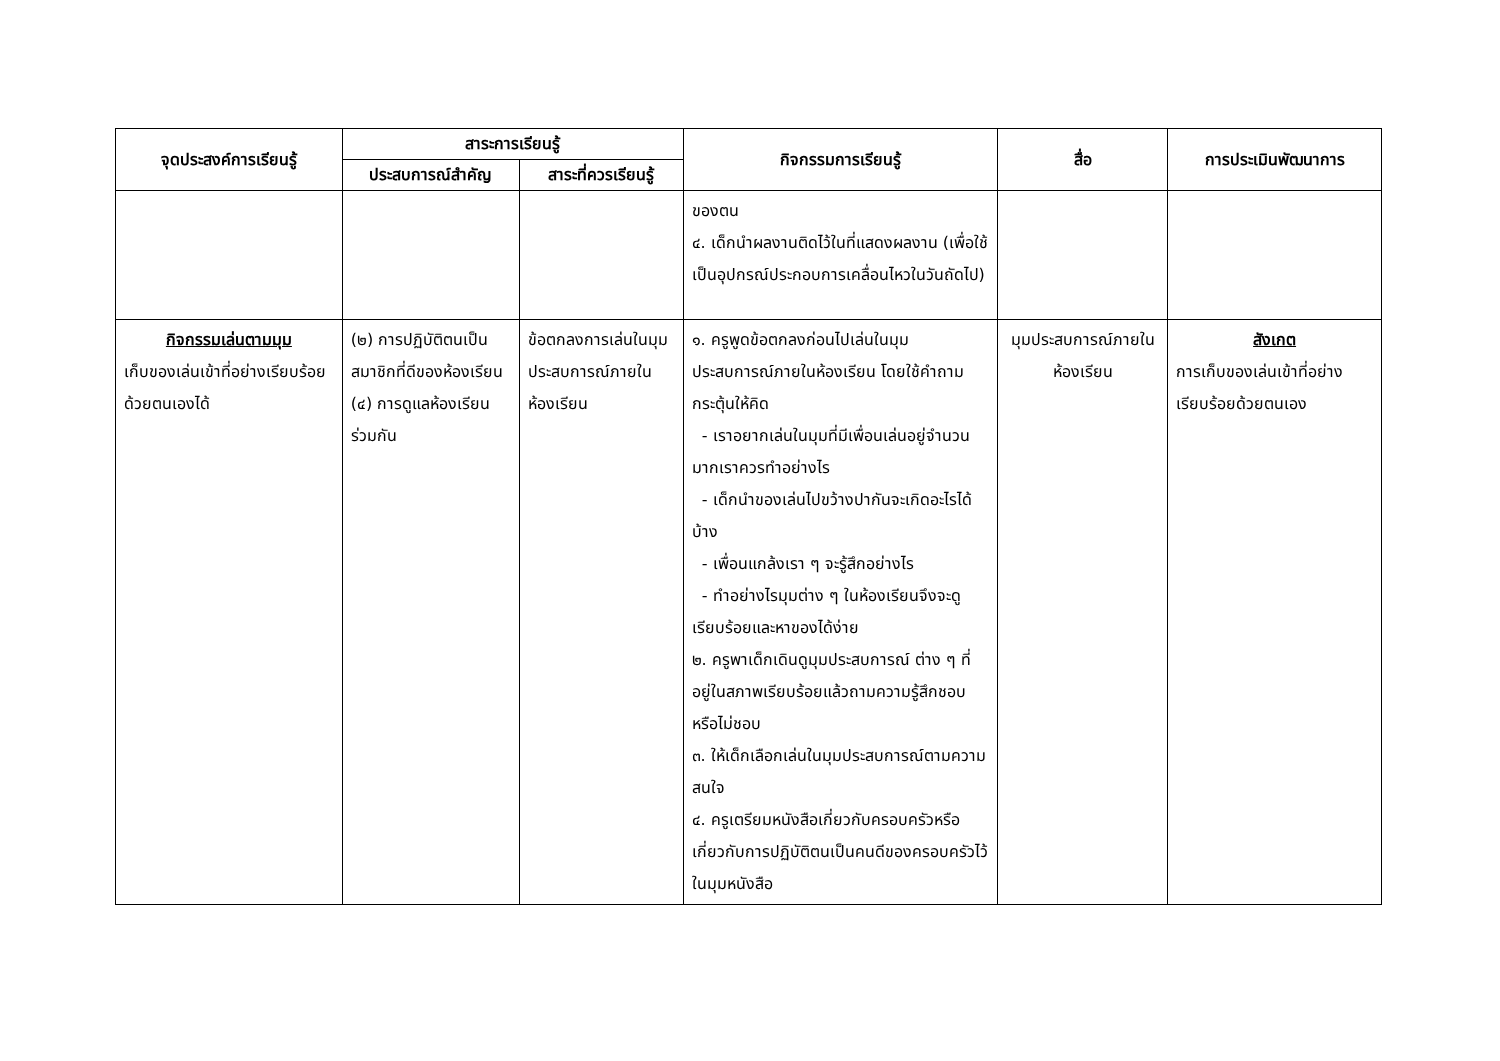| จุดประสงค์การเรียนรู้ | สาระการเรียนรู้ | | กิจกรรมการเรียนรู้ | สื่อ | การประเมินพัฒนาการ |
| --- | --- | --- | --- | --- | --- |
| | ประสบการณ์สำคัญ | สาระที่ควรเรียนรู้ | | | |
| | | | ของตน ๔. เด็กนำผลงานติดไว้ในที่แสดงผลงาน (เพื่อใช้เป็นอุปกรณ์ประกอบการเคลื่อนไหวในวันถัดไป) | | |
| กิจกรรมเล่นตามมุม เก็บของเล่นเข้าที่อย่างเรียบร้อยด้วยตนเองได้ | (๒) การปฏิบัติตนเป็นสมาชิกที่ดีของห้องเรียน (๔) การดูแลห้องเรียนร่วมกัน | ข้อตกลงการเล่นในมุมประสบการณ์ภายในห้องเรียน | ๑. ครูพูดข้อตกลงก่อนไปเล่นในมุมประสบการณ์ภายในห้องเรียน โดยใช้คำถามกระตุ้นให้คิด - เราอยากเล่นในมุมที่มีเพื่อนเล่นอยู่จำนวนมากเราควรทำอย่างไร - เด็กนำของเล่นไปขว้างปากันจะเกิดอะไรได้บ้าง - เพื่อนแกล้งเรา ๆ จะรู้สึกอย่างไร - ทำอย่างไรมุมต่าง ๆ ในห้องเรียนจึงจะดูเรียบร้อยและหาของได้ง่าย ๒. ครูพาเด็กเดินดูมุมประสบการณ์ ต่าง ๆ ที่อยู่ในสภาพเรียบร้อยแล้วถามความรู้สึกชอบหรือไม่ชอบ ๓. ให้เด็กเลือกเล่นในมุมประสบการณ์ตามความสนใจ ๔. ครูเตรียมหนังสือเกี่ยวกับครอบครัวหรือเกี่ยวกับการปฏิบัติตนเป็นคนดีของครอบครัวไว้ในมุมหนังสือ | มุมประสบการณ์ภายในห้องเรียน | สังเกต การเก็บของเล่นเข้าที่อย่างเรียบร้อยด้วยตนเอง |